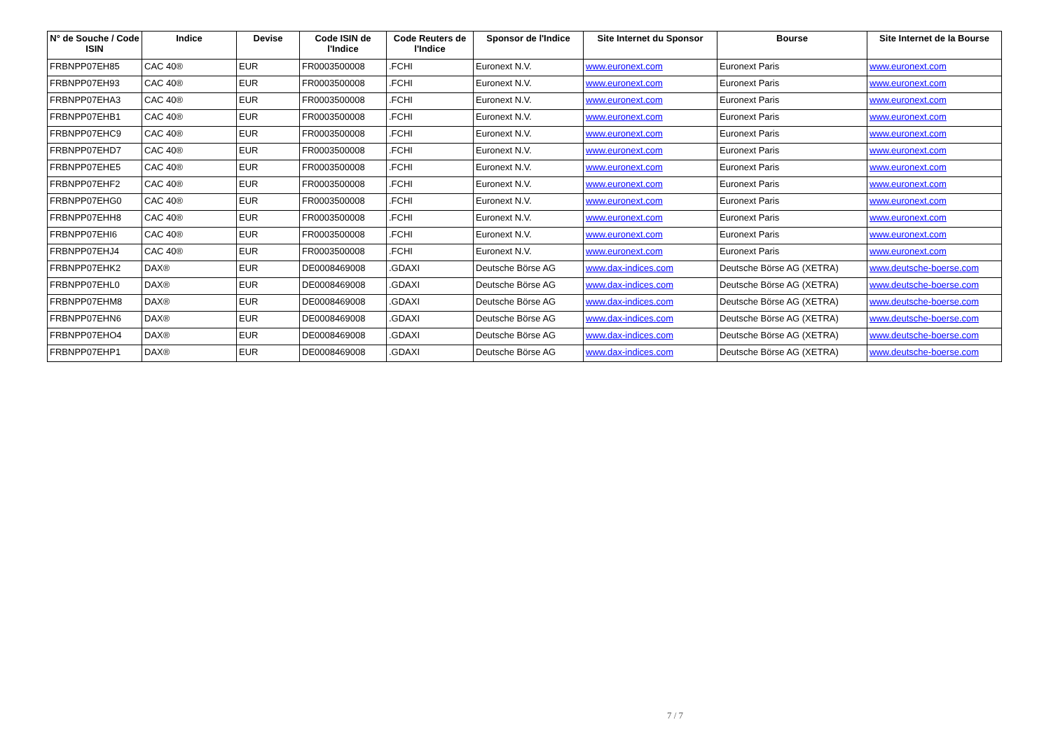| N° de Souche / Code ISIN | Indice | Devise | Code ISIN de l'Indice | Code Reuters de l'Indice | Sponsor de l'Indice | Site Internet du Sponsor | Bourse | Site Internet de la Bourse |
| --- | --- | --- | --- | --- | --- | --- | --- | --- |
| FRBNPP07EH85 | CAC 40® | EUR | FR0003500008 | .FCHI | Euronext N.V. | www.euronext.com | Euronext Paris | www.euronext.com |
| FRBNPP07EH93 | CAC 40® | EUR | FR0003500008 | .FCHI | Euronext N.V. | www.euronext.com | Euronext Paris | www.euronext.com |
| FRBNPP07EHA3 | CAC 40® | EUR | FR0003500008 | .FCHI | Euronext N.V. | www.euronext.com | Euronext Paris | www.euronext.com |
| FRBNPP07EHB1 | CAC 40® | EUR | FR0003500008 | .FCHI | Euronext N.V. | www.euronext.com | Euronext Paris | www.euronext.com |
| FRBNPP07EHC9 | CAC 40® | EUR | FR0003500008 | .FCHI | Euronext N.V. | www.euronext.com | Euronext Paris | www.euronext.com |
| FRBNPP07EHD7 | CAC 40® | EUR | FR0003500008 | .FCHI | Euronext N.V. | www.euronext.com | Euronext Paris | www.euronext.com |
| FRBNPP07EHE5 | CAC 40® | EUR | FR0003500008 | .FCHI | Euronext N.V. | www.euronext.com | Euronext Paris | www.euronext.com |
| FRBNPP07EHF2 | CAC 40® | EUR | FR0003500008 | .FCHI | Euronext N.V. | www.euronext.com | Euronext Paris | www.euronext.com |
| FRBNPP07EHG0 | CAC 40® | EUR | FR0003500008 | .FCHI | Euronext N.V. | www.euronext.com | Euronext Paris | www.euronext.com |
| FRBNPP07EHH8 | CAC 40® | EUR | FR0003500008 | .FCHI | Euronext N.V. | www.euronext.com | Euronext Paris | www.euronext.com |
| FRBNPP07EHI6 | CAC 40® | EUR | FR0003500008 | .FCHI | Euronext N.V. | www.euronext.com | Euronext Paris | www.euronext.com |
| FRBNPP07EHJ4 | CAC 40® | EUR | FR0003500008 | .FCHI | Euronext N.V. | www.euronext.com | Euronext Paris | www.euronext.com |
| FRBNPP07EHK2 | DAX® | EUR | DE0008469008 | .GDAXI | Deutsche Börse AG | www.dax-indices.com | Deutsche Börse AG (XETRA) | www.deutsche-boerse.com |
| FRBNPP07EHL0 | DAX® | EUR | DE0008469008 | .GDAXI | Deutsche Börse AG | www.dax-indices.com | Deutsche Börse AG (XETRA) | www.deutsche-boerse.com |
| FRBNPP07EHM8 | DAX® | EUR | DE0008469008 | .GDAXI | Deutsche Börse AG | www.dax-indices.com | Deutsche Börse AG (XETRA) | www.deutsche-boerse.com |
| FRBNPP07EHN6 | DAX® | EUR | DE0008469008 | .GDAXI | Deutsche Börse AG | www.dax-indices.com | Deutsche Börse AG (XETRA) | www.deutsche-boerse.com |
| FRBNPP07EHO4 | DAX® | EUR | DE0008469008 | .GDAXI | Deutsche Börse AG | www.dax-indices.com | Deutsche Börse AG (XETRA) | www.deutsche-boerse.com |
| FRBNPP07EHP1 | DAX® | EUR | DE0008469008 | .GDAXI | Deutsche Börse AG | www.dax-indices.com | Deutsche Börse AG (XETRA) | www.deutsche-boerse.com |
7 / 7